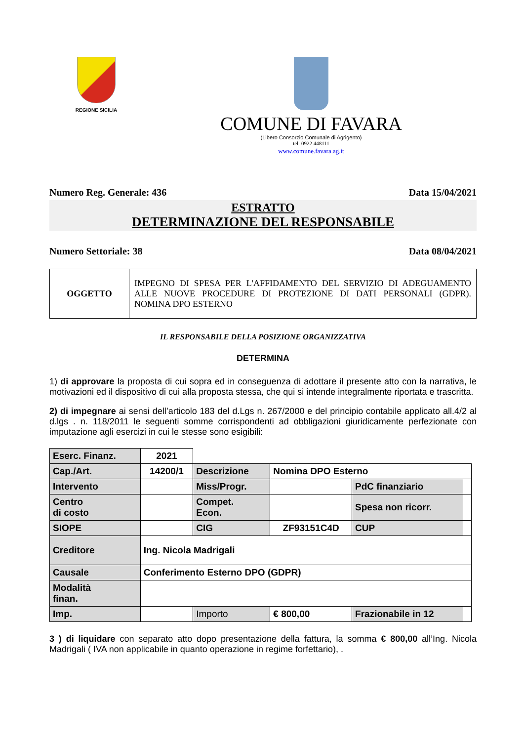REGIONE SICILIA
COMUNE DI FAVARA
(Libero Consorzio Comunale di Agrigento)
tel: 0922 448111
www.comune.favara.ag.it
Numero Reg. Generale: 436 Data 15/04/2021
ESTRATTO
DETERMINAZIONE DEL RESPONSABILE
Numero Settoriale: 38 Data 08/04/2021
| OGGETTO | IMPEGNO DI SPESA PER L'AFFIDAMENTO DEL SERVIZIO DI ADEGUAMENTO ALLE NUOVE PROCEDURE DI PROTEZIONE DI DATI PERSONALI (GDPR). NOMINA DPO ESTERNO |
IL RESPONSABILE DELLA POSIZIONE ORGANIZZATIVA
DETERMINA
1) di approvare la proposta di cui sopra ed in conseguenza di adottare il presente atto con la narrativa, le motivazioni ed il dispositivo di cui alla proposta stessa, che qui si intende integralmente riportata e trascritta.
2) di impegnare ai sensi dell’articolo 183 del d.Lgs n. 267/2000 e del principio contabile applicato all.4/2 al d.lgs . n. 118/2011 le seguenti somme corrispondenti ad obbligazioni giuridicamente perfezionate con imputazione agli esercizi in cui le stesse sono esigibili:
| Eserc. Finanz. | 2021 | | | | |
| Cap./Art. | 14200/1 | Descrizione | Nomina DPO Esterno | | |
| Intervento | | Miss/Progr. | | PdC finanziario | |
| Centro di costo | | Compet. Econ. | | Spesa non ricorr. | |
| SIOPE | | CIG | ZF93151C4D | CUP | |
| Creditore | Ing. Nicola Madrigali | | | | |
| Causale | Conferimento Esterno DPO (GDPR) | | | | |
| Modalità finan. | | | | | |
| Imp. | | Importo | € 800,00 | Frazionabile in 12 | |
3 ) di liquidare con separato atto dopo presentazione della fattura, la somma € 800,00 all’Ing. Nicola Madrigali ( IVA non applicabile in quanto operazione in regime forfettario), .